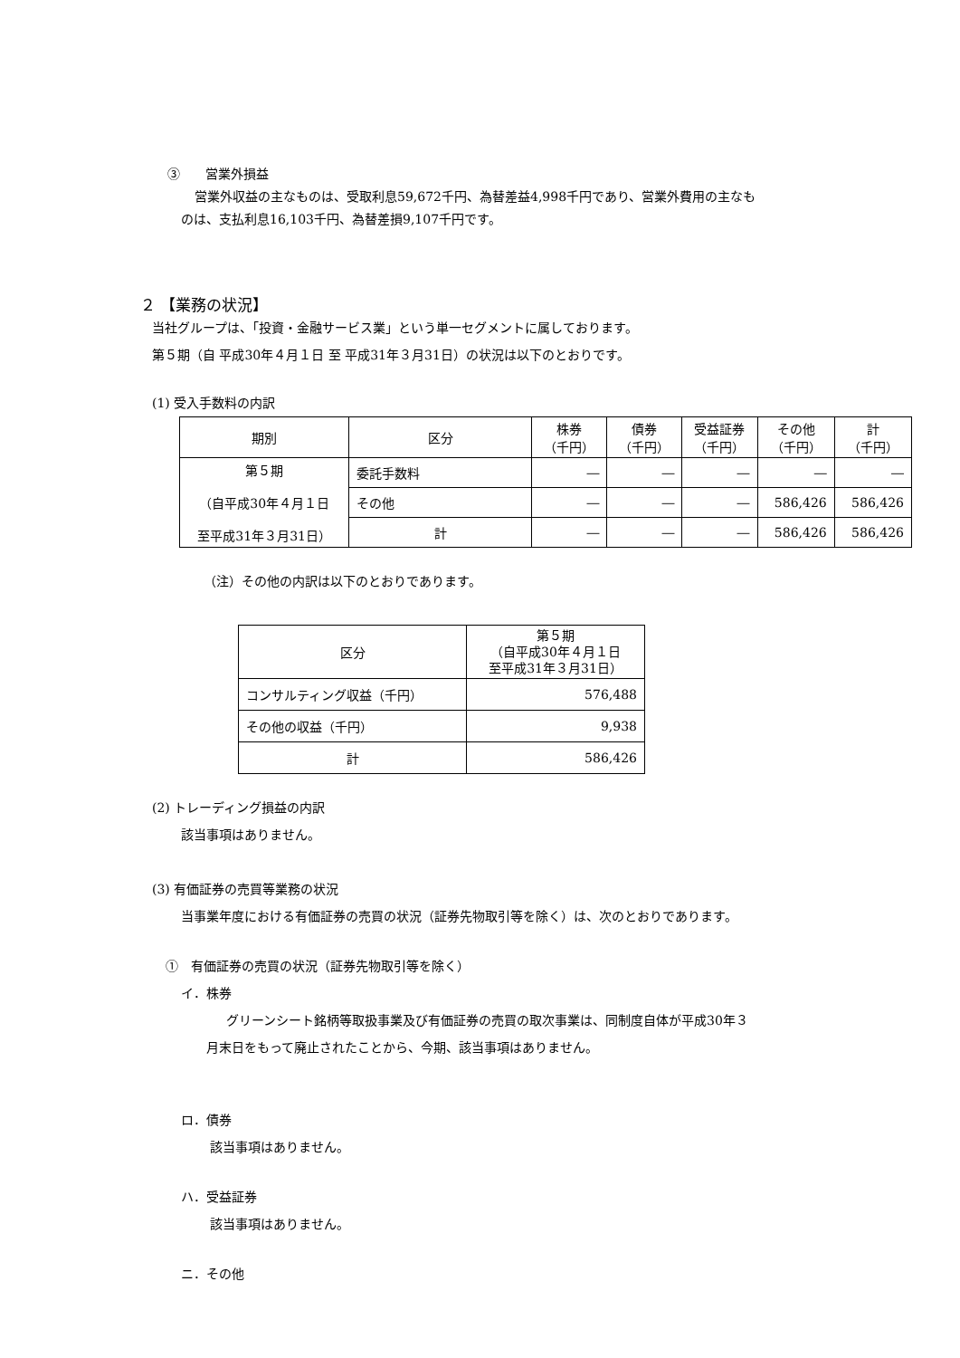③　　営業外損益
営業外収益の主なものは、受取利息59,672千円、為替差益4,998千円であり、営業外費用の主なも
のは、支払利息16,103千円、為替差損9,107千円です。
２ 【業務の状況】
当社グループは、「投資・金融サービス業」という単一セグメントに属しております。
第５期（自 平成30年４月１日 至 平成31年３月31日）の状況は以下のとおりです。
(1) 受入手数料の内訳
| 期別 | 区分 | 株券 （千円） | 債券 （千円） | 受益証券 （千円） | その他 （千円） | 計 （千円） |
| --- | --- | --- | --- | --- | --- | --- |
| 第５期 （自平成30年４月１日 至平成31年３月31日） | 委託手数料 | ― | ― | ― | ― | ― |
| | その他 | ― | ― | ― | 586,426 | 586,426 |
| | 計 | ― | ― | ― | 586,426 | 586,426 |
（注）その他の内訳は以下のとおりであります。
| 区分 | 第５期 （自平成30年４月１日 至平成31年３月31日） |
| --- | --- |
| コンサルティング収益（千円） | 576,488 |
| その他の収益（千円） | 9,938 |
| 計 | 586,426 |
(2) トレーディング損益の内訳
該当事項はありません。
(3) 有価証券の売買等業務の状況
当事業年度における有価証券の売買の状況（証券先物取引等を除く）は、次のとおりであります。
①　有価証券の売買の状況（証券先物取引等を除く）
イ．株券
グリーンシート銘柄等取扱事業及び有価証券の売買の取次事業は、同制度自体が平成30年３
月末日をもって廃止されたことから、今期、該当事項はありません。
ロ．債券
該当事項はありません。
ハ．受益証券
該当事項はありません。
ニ．その他